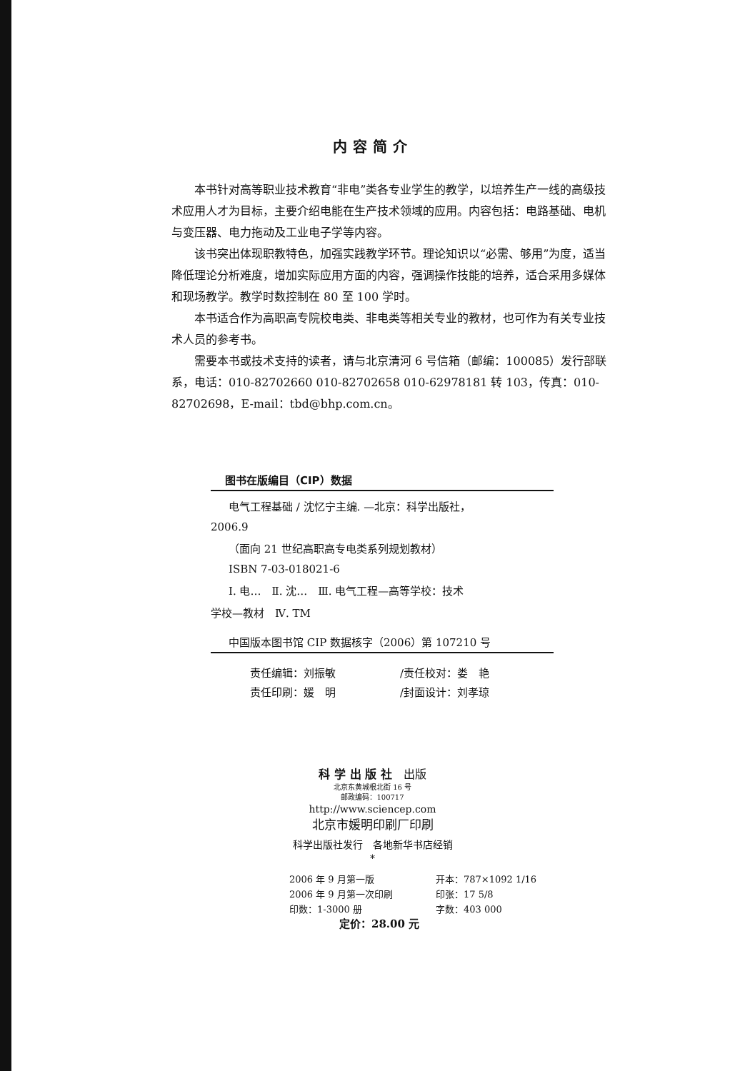内容简介
本书针对高等职业技术教育“非电”类各专业学生的教学，以培养生产一线的高级技术应用人才为目标，主要介绍电能在生产技术领域的应用。内容包括：电路基础、电机与变压器、电力拖动及工业电子学等内容。
该书突出体现职教特色，加强实践教学环节。理论知识以“必需、够用”为度，适当降低理论分析难度，增加实际应用方面的内容，强调操作技能的培养，适合采用多媒体和现场教学。教学时数控制在 80 至 100 学时。
本书适合作为高职高专院校电类、非电类等相关专业的教材，也可作为有关专业技术人员的参考书。
需要本书或技术支持的读者，请与北京清河 6 号信箱（邮编：100085）发行部联系，电话：010-82702660 010-82702658 010-62978181 转 103，传真：010-82702698，E-mail：tbd@bhp.com.cn。
图书在版编目（CIP）数据
电气工程基础 / 沈忆宁主编. —北京：科学出版社，
2006.9
（面向 21 世纪高职高专电类系列规划教材）
ISBN 7-03-018021-6
Ⅰ. 电…　Ⅱ. 沈…　Ⅲ. 电气工程—高等学校：技术
学校—教材　Ⅳ. TM
中国版本图书馆 CIP 数据核字（2006）第 107210 号
责任编辑：刘振敏 /责任校对：娄　艳
责任印刷：媛　明 /封面设计：刘孝琼
科 学 出 版 社　出版
北京东黄城根北街 16 号
邮政编码：100717
http://www.sciencep.com
北京市媛明印刷厂印刷
科学出版社发行　各地新华书店经销
*
2006 年 9 月第一版 开本：787×1092 1/16
2006 年 9 月第一次印刷 印张：17 5/8
印数：1-3000 册 字数：403 000
定价：28.00 元